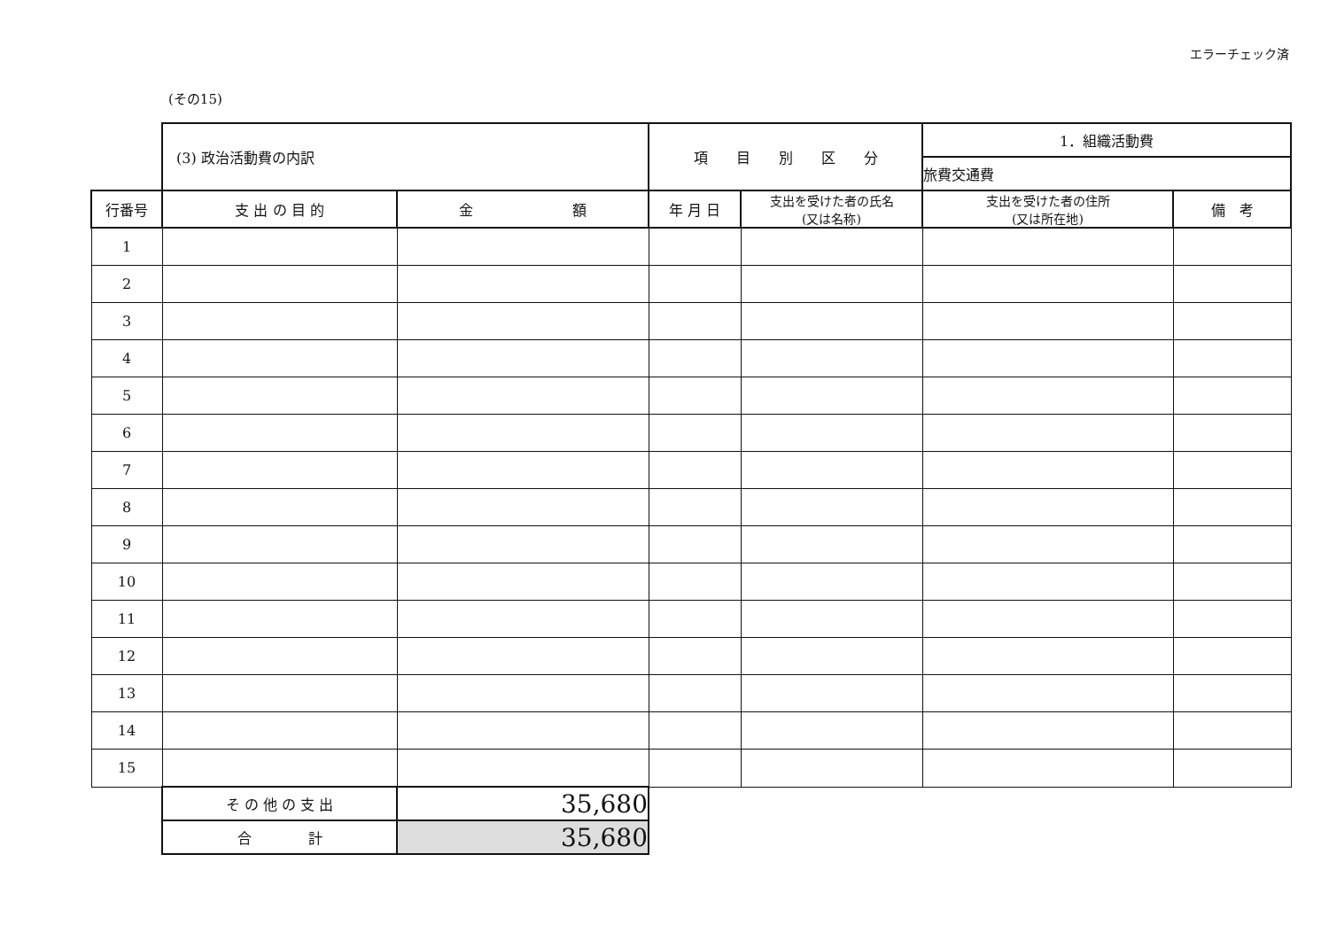エラーチェック済
(その15)
| | (3) 政治活動費の内訳 | | 項 目 別 区 分 | | 1．組織活動費 | |
| | | | | | 旅費交通費 | |
| 行番号 | 支 出 の 目 的 | 金 額 | 年 月 日 | 支出を受けた者の氏名 (又は名称) | 支出を受けた者の住所 (又は所在地) | 備 考 |
| 1 | | | | | | |
| 2 | | | | | | |
| 3 | | | | | | |
| 4 | | | | | | |
| 5 | | | | | | |
| 6 | | | | | | |
| 7 | | | | | | |
| 8 | | | | | | |
| 9 | | | | | | |
| 10 | | | | | | |
| 11 | | | | | | |
| 12 | | | | | | |
| 13 | | | | | | |
| 14 | | | | | | |
| 15 | | | | | | |
| | そ の 他 の 支 出 | 35,680 | | | | |
| | 合 計 | 35,680 | | | | |